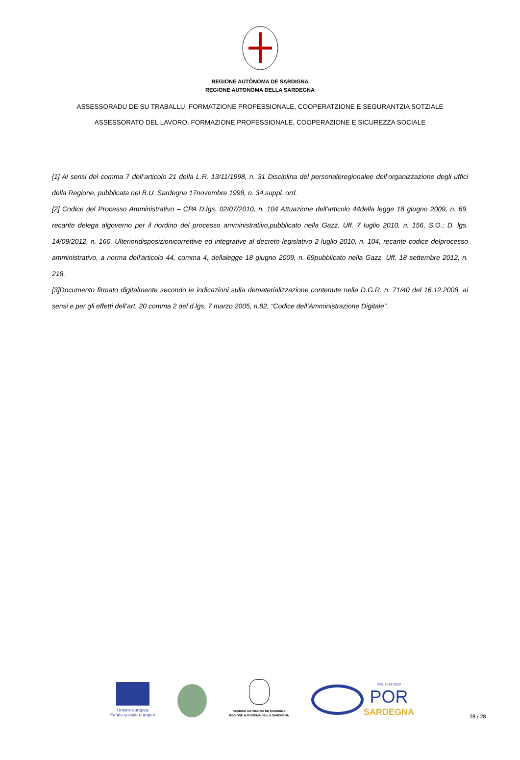REGIONE AUTÒNOMA DE SARDIGNA
REGIONE AUTONOMA DELLA SARDEGNA
ASSESSORADU DE SU TRABALLU, FORMATZIONE PROFESSIONALE, COOPERATZIONE E SEGURANTZIA SOTZIALE
ASSESSORATO DEL LAVORO, FORMAZIONE PROFESSIONALE, COOPERAZIONE E SICUREZZA SOCIALE
[1] Ai sensi del comma 7 dell’articolo 21 della L.R. 13/11/1998, n. 31 Disciplina del personaleregionalee dell’organizzazione degli uffici della Regione, pubblicata nel B.U. Sardegna 17novembre 1998, n. 34,suppl. ord.
[2] Codice del Processo Amministrativo – CPA D.lgs. 02/07/2010, n. 104 Attuazione dell'articolo 44della legge 18 giugno 2009, n. 69, recante delega algoverno per il riordino del processo amministrativo,pubblicato nella Gazz. Uff. 7 luglio 2010, n. 156, S.O.; D. lgs. 14/09/2012, n. 160. Ulterioridisposizionicorrettive ed integrative al decreto legislativo 2 luglio 2010, n. 104, recante codice delprocesso amministrativo, a norma dell'articolo 44, comma 4, dellalegge 18 giugno 2009, n. 69pubblicato nella Gazz. Uff. 18 settembre 2012, n. 218.
[3]Documento firmato digitalmente secondo le indicazioni sulla dematerializzazione contenute nella D.G.R. n. 71/40 del 16.12.2008, ai sensi e per gli effetti dell’art. 20 comma 2 del d.lgs. 7 marzo 2005, n.82, “Codice dell’Amministrazione Digitale”.
Unione europea
Fondo sociale europeo
REGIONE AUTÒNOMA DE SARDIGNA
REGIONE AUTONOMA DELLA SARDEGNA
FSE 2014-2020
POR
SARDEGNA
28 / 28